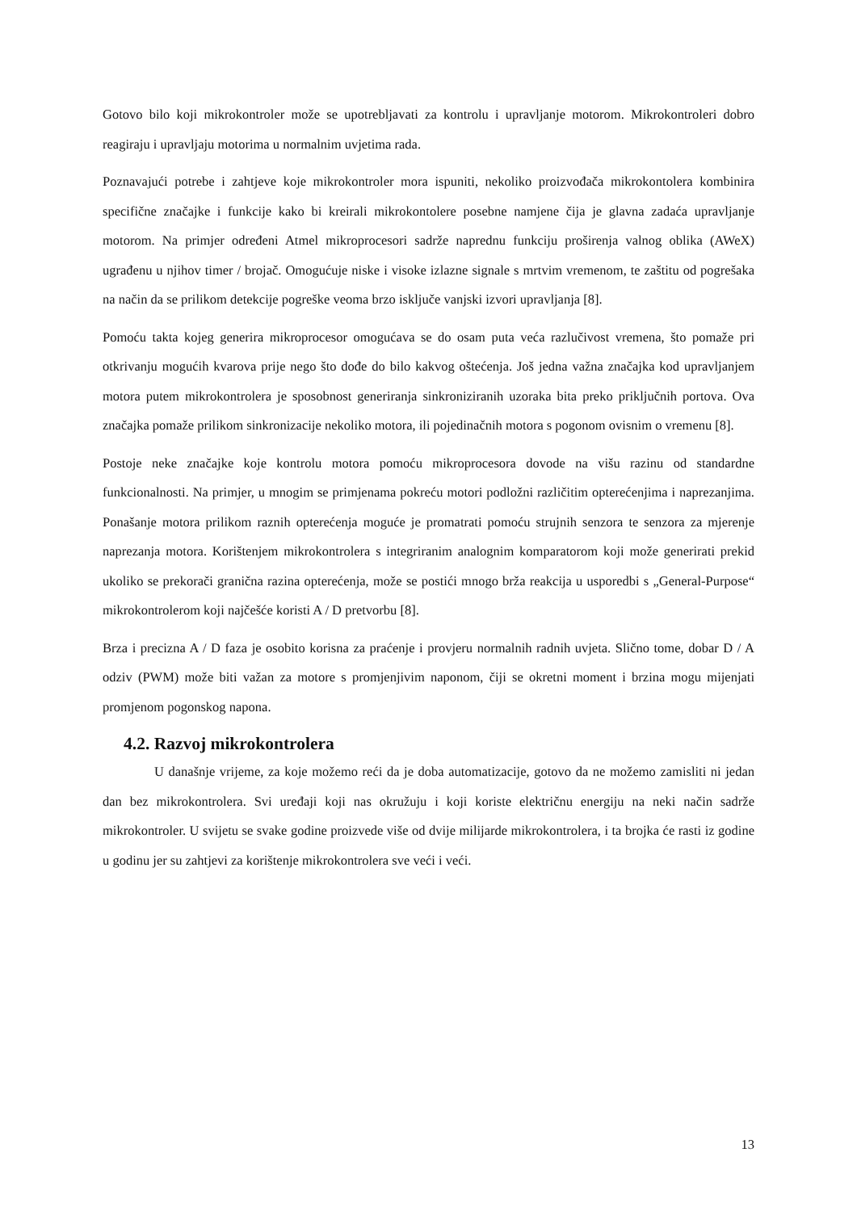Gotovo bilo koji mikrokontroler može se upotrebljavati za kontrolu i upravljanje motorom. Mikrokontroleri dobro reagiraju i upravljaju motorima u normalnim uvjetima rada.
Poznavajući potrebe i zahtjeve koje mikrokontroler mora ispuniti, nekoliko proizvođača mikrokontolera kombinira specifične značajke i funkcije kako bi kreirali mikrokontolere posebne namjene čija je glavna zadaća upravljanje motorom. Na primjer određeni Atmel mikroprocesori sadrže naprednu funkciju proširenja valnog oblika (AWeX) ugrađenu u njihov timer / brojač. Omogućuje niske i visoke izlazne signale s mrtvim vremenom, te zaštitu od pogrešaka na način da se prilikom detekcije pogreške veoma brzo isključe vanjski izvori upravljanja [8].
Pomoću takta kojeg generira mikroprocesor omogućava se do osam puta veća razlučivost vremena, što pomaže pri otkrivanju mogućih kvarova prije nego što dođe do bilo kakvog oštećenja. Još jedna važna značajka kod upravljanjem motora putem mikrokontrolera je sposobnost generiranja sinkroniziranih uzoraka bita preko priključnih portova. Ova značajka pomaže prilikom sinkronizacije nekoliko motora, ili pojedinačnih motora s pogonom ovisnim o vremenu [8].
Postoje neke značajke koje kontrolu motora pomoću mikroprocesora dovode na višu razinu od standardne funkcionalnosti. Na primjer, u mnogim se primjenama pokreću motori podložni različitim opterećenjima i naprezanjima. Ponašanje motora prilikom raznih opterećenja moguće je promatrati pomoću strujnih senzora te senzora za mjerenje naprezanja motora. Korištenjem mikrokontrolera s integriranim analognim komparatorom koji može generirati prekid ukoliko se prekorači granična razina opterećenja, može se postići mnogo brža reakcija u usporedbi s „General-Purpose“ mikrokontrolerom koji najčešće koristi A / D pretvorbu [8].
Brza i precizna A / D faza je osobito korisna za praćenje i provjeru normalnih radnih uvjeta. Slično tome, dobar D / A odziv (PWM) može biti važan za motore s promjenjivim naponom, čiji se okretni moment i brzina mogu mijenjati promjenom pogonskog napona.
4.2. Razvoj mikrokontrolera
U današnje vrijeme, za koje možemo reći da je doba automatizacije, gotovo da ne možemo zamisliti ni jedan dan bez mikrokontrolera. Svi uređaji koji nas okružuju i koji koriste električnu energiju na neki način sadrže mikrokontroler. U svijetu se svake godine proizvede više od dvije milijarde mikrokontrolera, i ta brojka će rasti iz godine u godinu jer su zahtjevi za korištenje mikrokontrolera sve veći i veći.
13